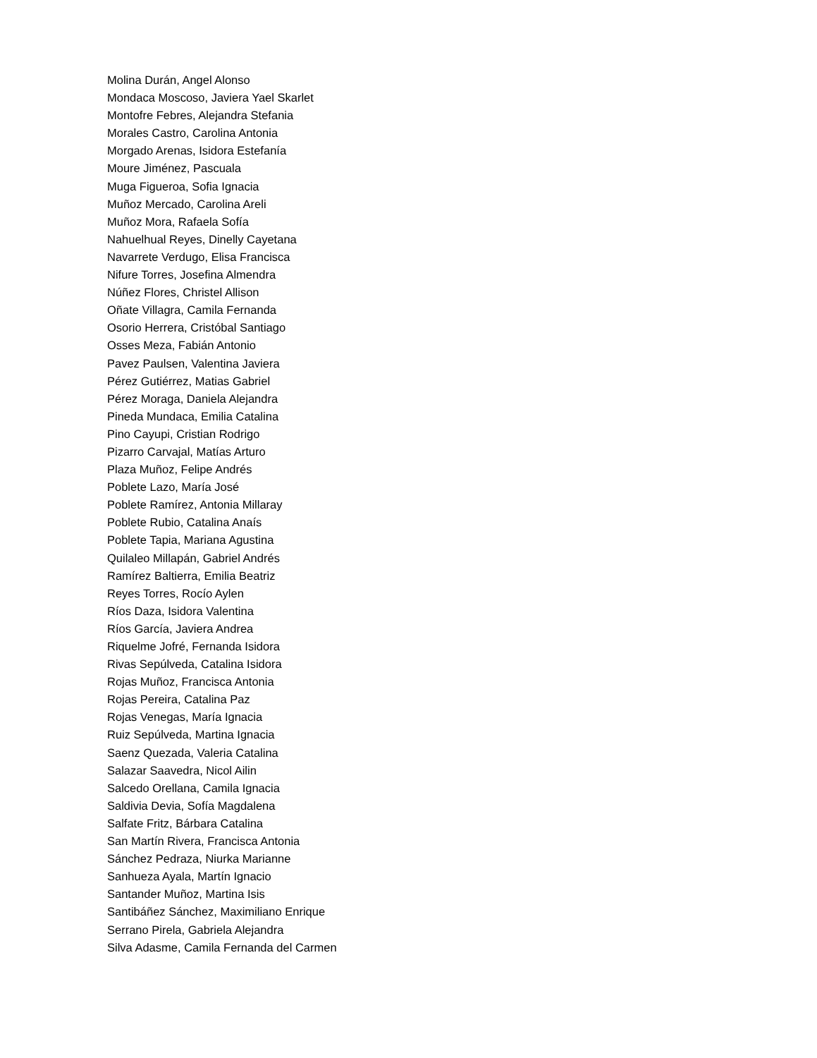Molina Durán, Angel Alonso
Mondaca Moscoso, Javiera Yael Skarlet
Montofre Febres, Alejandra Stefania
Morales Castro, Carolina Antonia
Morgado Arenas, Isidora Estefanía
Moure Jiménez, Pascuala
Muga Figueroa, Sofia Ignacia
Muñoz Mercado, Carolina Areli
Muñoz Mora, Rafaela Sofía
Nahuelhual Reyes, Dinelly Cayetana
Navarrete Verdugo, Elisa Francisca
Nifure Torres, Josefina Almendra
Núñez Flores, Christel Allison
Oñate Villagra, Camila Fernanda
Osorio Herrera, Cristóbal Santiago
Osses Meza, Fabián Antonio
Pavez Paulsen, Valentina Javiera
Pérez Gutiérrez, Matias Gabriel
Pérez Moraga, Daniela Alejandra
Pineda Mundaca, Emilia Catalina
Pino Cayupi, Cristian Rodrigo
Pizarro Carvajal, Matías Arturo
Plaza Muñoz, Felipe Andrés
Poblete Lazo, María José
Poblete Ramírez, Antonia Millaray
Poblete Rubio, Catalina Anaís
Poblete Tapia, Mariana Agustina
Quilaleo Millapán, Gabriel Andrés
Ramírez Baltierra, Emilia Beatriz
Reyes Torres, Rocío Aylen
Ríos Daza, Isidora Valentina
Ríos García, Javiera Andrea
Riquelme Jofré, Fernanda Isidora
Rivas Sepúlveda, Catalina Isidora
Rojas Muñoz, Francisca Antonia
Rojas Pereira, Catalina Paz
Rojas Venegas, María Ignacia
Ruiz Sepúlveda, Martina Ignacia
Saenz Quezada, Valeria Catalina
Salazar Saavedra, Nicol Ailin
Salcedo Orellana, Camila Ignacia
Saldivia Devia, Sofía Magdalena
Salfate Fritz, Bárbara Catalina
San Martín Rivera, Francisca Antonia
Sánchez Pedraza, Niurka Marianne
Sanhueza Ayala, Martín Ignacio
Santander Muñoz, Martina Isis
Santibáñez Sánchez, Maximiliano Enrique
Serrano Pirela, Gabriela Alejandra
Silva Adasme, Camila Fernanda del Carmen